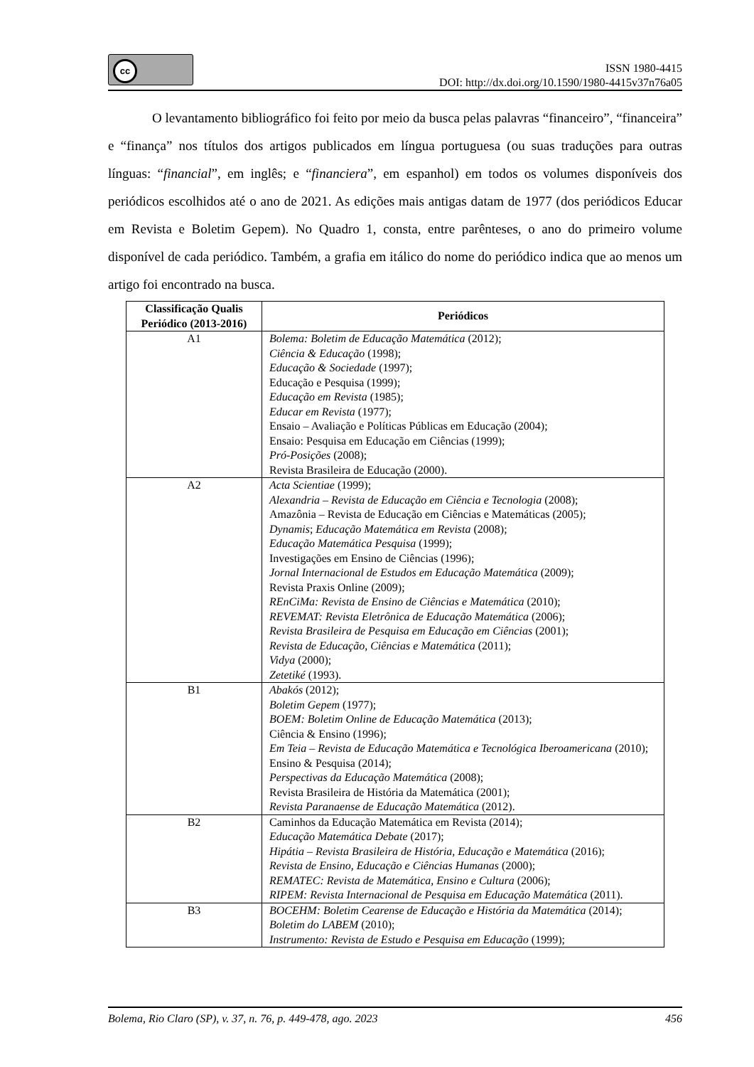cc
ISSN 1980-4415
DOI: http://dx.doi.org/10.1590/1980-4415v37n76a05
O levantamento bibliográfico foi feito por meio da busca pelas palavras “financeiro”, “financeira” e “finança” nos títulos dos artigos publicados em língua portuguesa (ou suas traduções para outras línguas: “financial”, em inglês; e “financiera”, em espanhol) em todos os volumes disponíveis dos periódicos escolhidos até o ano de 2021. As edições mais antigas datam de 1977 (dos periódicos Educar em Revista e Boletim Gepem). No Quadro 1, consta, entre parênteses, o ano do primeiro volume disponível de cada periódico. Também, a grafia em itálico do nome do periódico indica que ao menos um artigo foi encontrado na busca.
| Classificação Qualis Periódico (2013-2016) | Periódicos |
| --- | --- |
| A1 | Bolema: Boletim de Educação Matemática (2012); Ciência & Educação (1998); Educação & Sociedade (1997); Educação e Pesquisa (1999); Educação em Revista (1985); Educar em Revista (1977); Ensaio – Avaliação e Políticas Públicas em Educação (2004); Ensaio: Pesquisa em Educação em Ciências (1999); Pró-Posições (2008); Revista Brasileira de Educação (2000). |
| A2 | Acta Scientiae (1999); Alexandria – Revista de Educação em Ciência e Tecnologia (2008); Amazônia – Revista de Educação em Ciências e Matemáticas (2005); Dynamis ; Educação Matemática em Revista (2008); Educação Matemática Pesquisa (1999); Investigações em Ensino de Ciências (1996); Jornal Internacional de Estudos em Educação Matemática (2009); Revista Praxis Online (2009); REnCiMa: Revista de Ensino de Ciências e Matemática (2010); REVEMAT: Revista Eletrônica de Educação Matemática (2006); Revista Brasileira de Pesquisa em Educação em Ciências (2001); Revista de Educação, Ciências e Matemática (2011); Vidya (2000); Zetetiké (1993). |
| B1 | Abakós (2012); Boletim Gepem (1977); BOEM: Boletim Online de Educação Matemática (2013); Ciência & Ensino (1996); Em Teia – Revista de Educação Matemática e Tecnológica Iberoamericana (2010); Ensino & Pesquisa (2014); Perspectivas da Educação Matemática (2008); Revista Brasileira de História da Matemática (2001); Revista Paranaense de Educação Matemática (2012). |
| B2 | Caminhos da Educação Matemática em Revista (2014); Educação Matemática Debate (2017); Hipátia – Revista Brasileira de História, Educação e Matemática (2016); Revista de Ensino, Educação e Ciências Humanas (2000); REMATEC: Revista de Matemática, Ensino e Cultura (2006); RIPEM: Revista Internacional de Pesquisa em Educação Matemática (2011). |
| B3 | BOCEHM: Boletim Cearense de Educação e História da Matemática (2014); Boletim do LABEM (2010); Instrumento: Revista de Estudo e Pesquisa em Educação (1999); |
Bolema, Rio Claro (SP), v. 37, n. 76, p. 449-478, ago. 2023 456